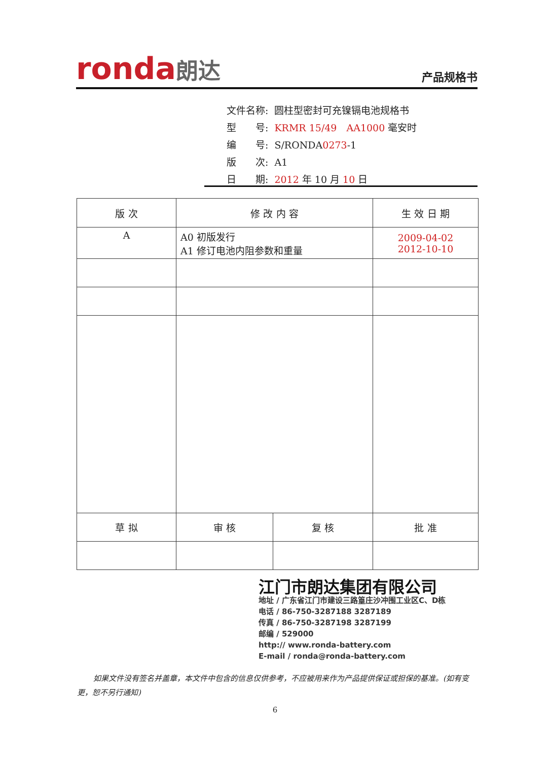ronda朗达 产品规格书
| 文件名称: | 圆柱型密封可充镍镉电池规格书 |
| 型 号: | KRMR 15/49 AA1000 毫安时 |
| 编 号: | S/RONDA 0273 -1 |
| 版 次: | A1 |
| 日 期: | 2012 年 10 月 10 日 |
| 版 次 | 修 改 内 容 | | 生 效 日 期 |
| --- | --- | --- | --- |
| A | A0 初版发行 A1 修订电池内阻参数和重量 | | 2009-04-02 2012-10-10 |
| 草 拟 | 审 核 | 复 核 | 批 准 |
江门市朗达集团有限公司
地址 / 广东省江门市建设三路篁庄沙冲围工业区C、D栋
电话 / 86-750-3287188 3287189
传真 / 86-750-3287198 3287199
邮编 / 529000
http:// www.ronda-battery.com
E-mail / ronda@ronda-battery.com
如果文件没有签名并盖章，本文件中包含的信息仅供参考，不应被用来作为产品提供保证或担保的基准。(如有变更，恕不另行通知)
6